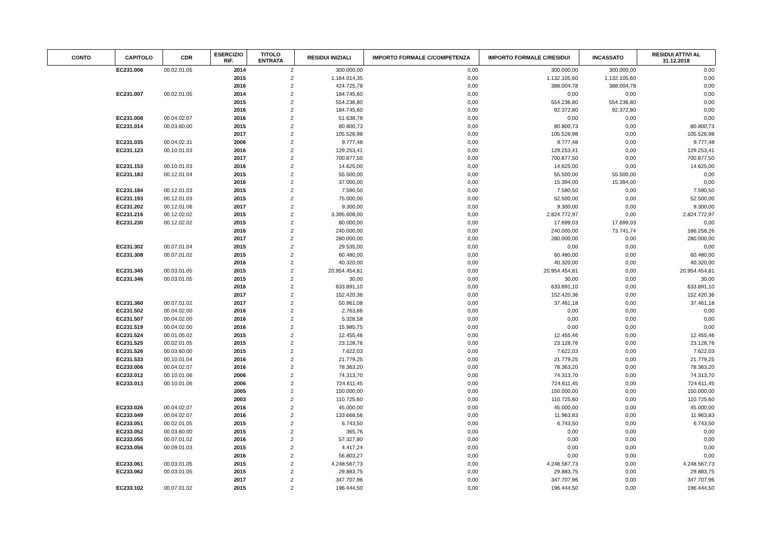| CONTO | CAPITOLO | CDR | ESERCIZIO RIF. | TITOLO ENTRATA | RESIDUI INIZIALI | IMPORTO FORMALE C/COMPETENZA | IMPORTO FORMALE C/RESIDUI | INCASSATO | RESIDUI ATTIVI AL 31.12.2018 |
| --- | --- | --- | --- | --- | --- | --- | --- | --- | --- |
| | EC231.006 | 00.02.01.05 | 2014 | 2 | 300.000,00 | 0,00 | 300.000,00 | 300.000,00 | 0,00 |
| | | | 2015 | 2 | 1.164.014,35 | 0,00 | 1.132.105,60 | 1.132.105,60 | 0,00 |
| | | | 2016 | 2 | 424.725,78 | 0,00 | 388.004,78 | 388.004,78 | 0,00 |
| | EC231.007 | 00.02.01.05 | 2014 | 2 | 184.745,60 | 0,00 | 0,00 | 0,00 | 0,00 |
| | | | 2015 | 2 | 554.236,80 | 0,00 | 554.236,80 | 554.236,80 | 0,00 |
| | | | 2016 | 2 | 184.745,60 | 0,00 | 92.372,80 | 92.372,80 | 0,00 |
| | EC231.008 | 00.04.02.07 | 2016 | 2 | 51.638,78 | 0,00 | 0,00 | 0,00 | 0,00 |
| | EC231.014 | 00.03.60.00 | 2015 | 2 | 80.800,73 | 0,00 | 80.800,73 | 0,00 | 80.800,73 |
| | | | 2017 | 2 | 105.526,98 | 0,00 | 105.526,98 | 0,00 | 105.526,98 |
| | EC231.035 | 00.04.02.31 | 2006 | 2 | 9.777,48 | 0,00 | 9.777,48 | 0,00 | 9.777,48 |
| | EC231.123 | 00.10.01.03 | 2016 | 2 | 129.253,41 | 0,00 | 129.253,41 | 0,00 | 129.253,41 |
| | | | 2017 | 2 | 700.877,50 | 0,00 | 700.877,50 | 0,00 | 700.877,50 |
| | EC231.153 | 00.10.01.03 | 2016 | 2 | 14.625,00 | 0,00 | 14.625,00 | 0,00 | 14.625,00 |
| | EC231.183 | 00.12.01.04 | 2015 | 2 | 55.500,00 | 0,00 | 55.500,00 | 55.500,00 | 0,00 |
| | | | 2016 | 2 | 37.000,00 | 0,00 | 15.394,00 | 15.394,00 | 0,00 |
| | EC231.184 | 00.12.01.03 | 2015 | 2 | 7.590,50 | 0,00 | 7.590,50 | 0,00 | 7.590,50 |
| | EC231.193 | 00.12.01.03 | 2015 | 2 | 75.000,00 | 0,00 | 52.500,00 | 0,00 | 52.500,00 |
| | EC231.202 | 00.12.01.06 | 2017 | 2 | 9.300,00 | 0,00 | 9.300,00 | 0,00 | 9.300,00 |
| | EC231.216 | 00.12.02.02 | 2015 | 2 | 3.395.608,00 | 0,00 | 2.824.772,97 | 0,00 | 2.824.772,97 |
| | EC231.230 | 00.12.02.02 | 2015 | 2 | 80.000,00 | 0,00 | 17.699,03 | 17.699,03 | 0,00 |
| | | | 2016 | 2 | 240.000,00 | 0,00 | 240.000,00 | 73.741,74 | 166.258,26 |
| | | | 2017 | 2 | 280.000,00 | 0,00 | 280.000,00 | 0,00 | 280.000,00 |
| | EC231.302 | 00.07.01.04 | 2015 | 2 | 29.535,00 | 0,00 | 0,00 | 0,00 | 0,00 |
| | EC231.308 | 00.07.01.02 | 2015 | 2 | 60.480,00 | 0,00 | 60.480,00 | 0,00 | 60.480,00 |
| | | | 2016 | 2 | 40.320,00 | 0,00 | 40.320,00 | 0,00 | 40.320,00 |
| | EC231.345 | 00.03.01.05 | 2015 | 2 | 20.954.454,81 | 0,00 | 20.954.454,81 | 0,00 | 20.954.454,81 |
| | EC231.346 | 00.03.01.05 | 2015 | 2 | 30,00 | 0,00 | 30,00 | 0,00 | 30,00 |
| | | | 2016 | 2 | 633.891,10 | 0,00 | 633.891,10 | 0,00 | 633.891,10 |
| | | | 2017 | 2 | 152.420,36 | 0,00 | 152.420,36 | 0,00 | 152.420,36 |
| | EC231.360 | 00.07.01.02 | 2017 | 2 | 50.961,08 | 0,00 | 37.461,18 | 0,00 | 37.461,18 |
| | EC231.502 | 00.04.02.00 | 2016 | 2 | 2.763,66 | 0,00 | 0,00 | 0,00 | 0,00 |
| | EC231.507 | 00.04.02.00 | 2016 | 2 | 5.328,58 | 0,00 | 0,00 | 0,00 | 0,00 |
| | EC231.519 | 00.04.02.00 | 2016 | 2 | 15.985,75 | 0,00 | 0,00 | 0,00 | 0,00 |
| | EC231.524 | 00.01.05.02 | 2015 | 2 | 12.455,46 | 0,00 | 12.455,46 | 0,00 | 12.455,46 |
| | EC231.525 | 00.02.01.05 | 2015 | 2 | 23.128,76 | 0,00 | 23.128,76 | 0,00 | 23.128,76 |
| | EC231.526 | 00.03.60.00 | 2015 | 2 | 7.622,03 | 0,00 | 7.622,03 | 0,00 | 7.622,03 |
| | EC231.533 | 00.10.01.04 | 2016 | 2 | 21.779,25 | 0,00 | 21.779,25 | 0,00 | 21.779,25 |
| | EC233.006 | 00.04.02.07 | 2016 | 2 | 78.363,20 | 0,00 | 78.363,20 | 0,00 | 78.363,20 |
| | EC233.012 | 00.10.01.06 | 2006 | 2 | 74.313,70 | 0,00 | 74.313,70 | 0,00 | 74.313,70 |
| | EC233.013 | 00.10.01.06 | 2006 | 2 | 724.611,45 | 0,00 | 724.611,45 | 0,00 | 724.611,45 |
| | | | 2005 | 2 | 150.000,00 | 0,00 | 150.000,00 | 0,00 | 150.000,00 |
| | | | 2003 | 2 | 110.725,60 | 0,00 | 110.725,60 | 0,00 | 110.725,60 |
| | EC233.026 | 00.04.02.07 | 2016 | 2 | 45.000,00 | 0,00 | 45.000,00 | 0,00 | 45.000,00 |
| | EC233.049 | 00.04.02.07 | 2016 | 2 | 133.668,56 | 0,00 | 11.963,83 | 0,00 | 11.963,83 |
| | EC233.051 | 00.02.01.05 | 2015 | 2 | 6.743,50 | 0,00 | 6.743,50 | 0,00 | 6.743,50 |
| | EC233.052 | 00.03.60.00 | 2015 | 2 | 365,76 | 0,00 | 0,00 | 0,00 | 0,00 |
| | EC233.055 | 00.07.01.02 | 2016 | 2 | 57.327,80 | 0,00 | 0,00 | 0,00 | 0,00 |
| | EC233.056 | 00.09.01.03 | 2015 | 2 | 4.417,24 | 0,00 | 0,00 | 0,00 | 0,00 |
| | | | 2016 | 2 | 56.803,27 | 0,00 | 0,00 | 0,00 | 0,00 |
| | EC233.061 | 00.03.01.05 | 2015 | 2 | 4.248.567,73 | 0,00 | 4.248.567,73 | 0,00 | 4.248.567,73 |
| | EC233.062 | 00.03.01.05 | 2015 | 2 | 29.883,75 | 0,00 | 29.883,75 | 0,00 | 29.883,75 |
| | | | 2017 | 2 | 347.707,96 | 0,00 | 347.707,96 | 0,00 | 347.707,96 |
| | EC233.102 | 00.07.01.02 | 2015 | 2 | 196.444,50 | 0,00 | 196.444,50 | 0,00 | 196.444,50 |